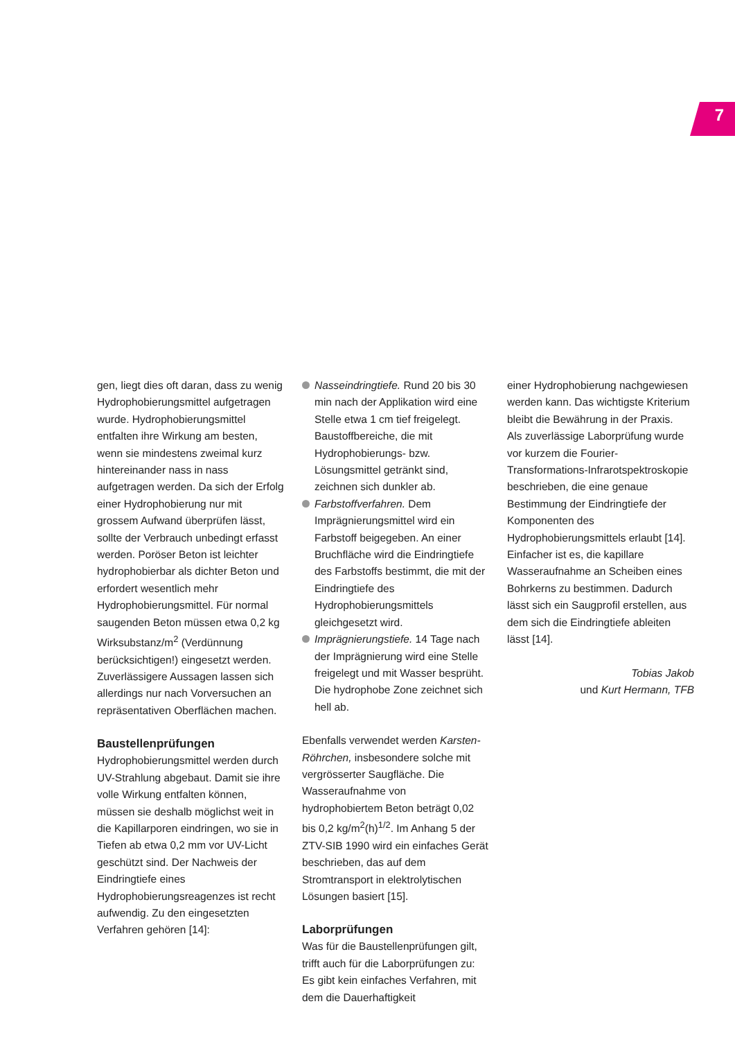7
gen, liegt dies oft daran, dass zu wenig Hydrophobierungsmittel aufgetragen wurde. Hydrophobierungsmittel entfalten ihre Wirkung am besten, wenn sie mindestens zweimal kurz hintereinander nass in nass aufgetragen werden. Da sich der Erfolg einer Hydrophobierung nur mit grossem Aufwand überprüfen lässt, sollte der Verbrauch unbedingt erfasst werden. Poröser Beton ist leichter hydrophobierbar als dichter Beton und erfordert wesentlich mehr Hydrophobierungsmittel. Für normal saugenden Beton müssen etwa 0,2 kg Wirksubstanz/m<sup>2</sup> (Verdünnung berücksichtigen!) eingesetzt werden. Zuverlässigere Aussagen lassen sich allerdings nur nach Vorversuchen an repräsentativen Oberflächen machen.
Baustellenprüfungen
Hydrophobierungsmittel werden durch UV-Strahlung abgebaut. Damit sie ihre volle Wirkung entfalten können, müssen sie deshalb möglichst weit in die Kapillarporen eindringen, wo sie in Tiefen ab etwa 0,2 mm vor UV-Licht geschützt sind. Der Nachweis der Eindringtiefe eines Hydrophobierungsreagenzes ist recht aufwendig. Zu den eingesetzten Verfahren gehören [14]:
Nasseindringtiefe. Rund 20 bis 30 min nach der Applikation wird eine Stelle etwa 1 cm tief freigelegt. Baustoffbereiche, die mit Hydrophobierungs- bzw. Lösungsmittel getränkt sind, zeichnen sich dunkler ab.
Farbstoffverfahren. Dem Imprägnierungsmittel wird ein Farbstoff beigegeben. An einer Bruchfläche wird die Eindringtiefe des Farbstoffs bestimmt, die mit der Eindringtiefe des Hydrophobierungsmittels gleichgesetzt wird.
Imprägnierungstiefe. 14 Tage nach der Imprägnierung wird eine Stelle freigelegt und mit Wasser besprüht. Die hydrophobe Zone zeichnet sich hell ab.
Ebenfalls verwendet werden Karsten-Röhrchen, insbesondere solche mit vergrösserter Saugfläche. Die Wasseraufnahme von hydrophobiertem Beton beträgt 0,02 bis 0,2 kg/m<sup>2</sup>(h)<sup>1/2</sup>. Im Anhang 5 der ZTV-SIB 1990 wird ein einfaches Gerät beschrieben, das auf dem Stromtransport in elektrolytischen Lösungen basiert [15].
Laborprüfungen
Was für die Baustellenprüfungen gilt, trifft auch für die Laborprüfungen zu: Es gibt kein einfaches Verfahren, mit dem die Dauerhaftigkeit
einer Hydrophobierung nachgewiesen werden kann. Das wichtigste Kriterium bleibt die Bewährung in der Praxis.
Als zuverlässige Laborprüfung wurde vor kurzem die Fourier-Transformations-Infrarotspektroskopie beschrieben, die eine genaue Bestimmung der Eindringtiefe der Komponenten des Hydrophobierungsmittels erlaubt [14]. Einfacher ist es, die kapillare Wasseraufnahme an Scheiben eines Bohrkerns zu bestimmen. Dadurch lässt sich ein Saugprofil erstellen, aus dem sich die Eindringtiefe ableiten lässt [14].
Tobias Jakob
und Kurt Hermann, TFB